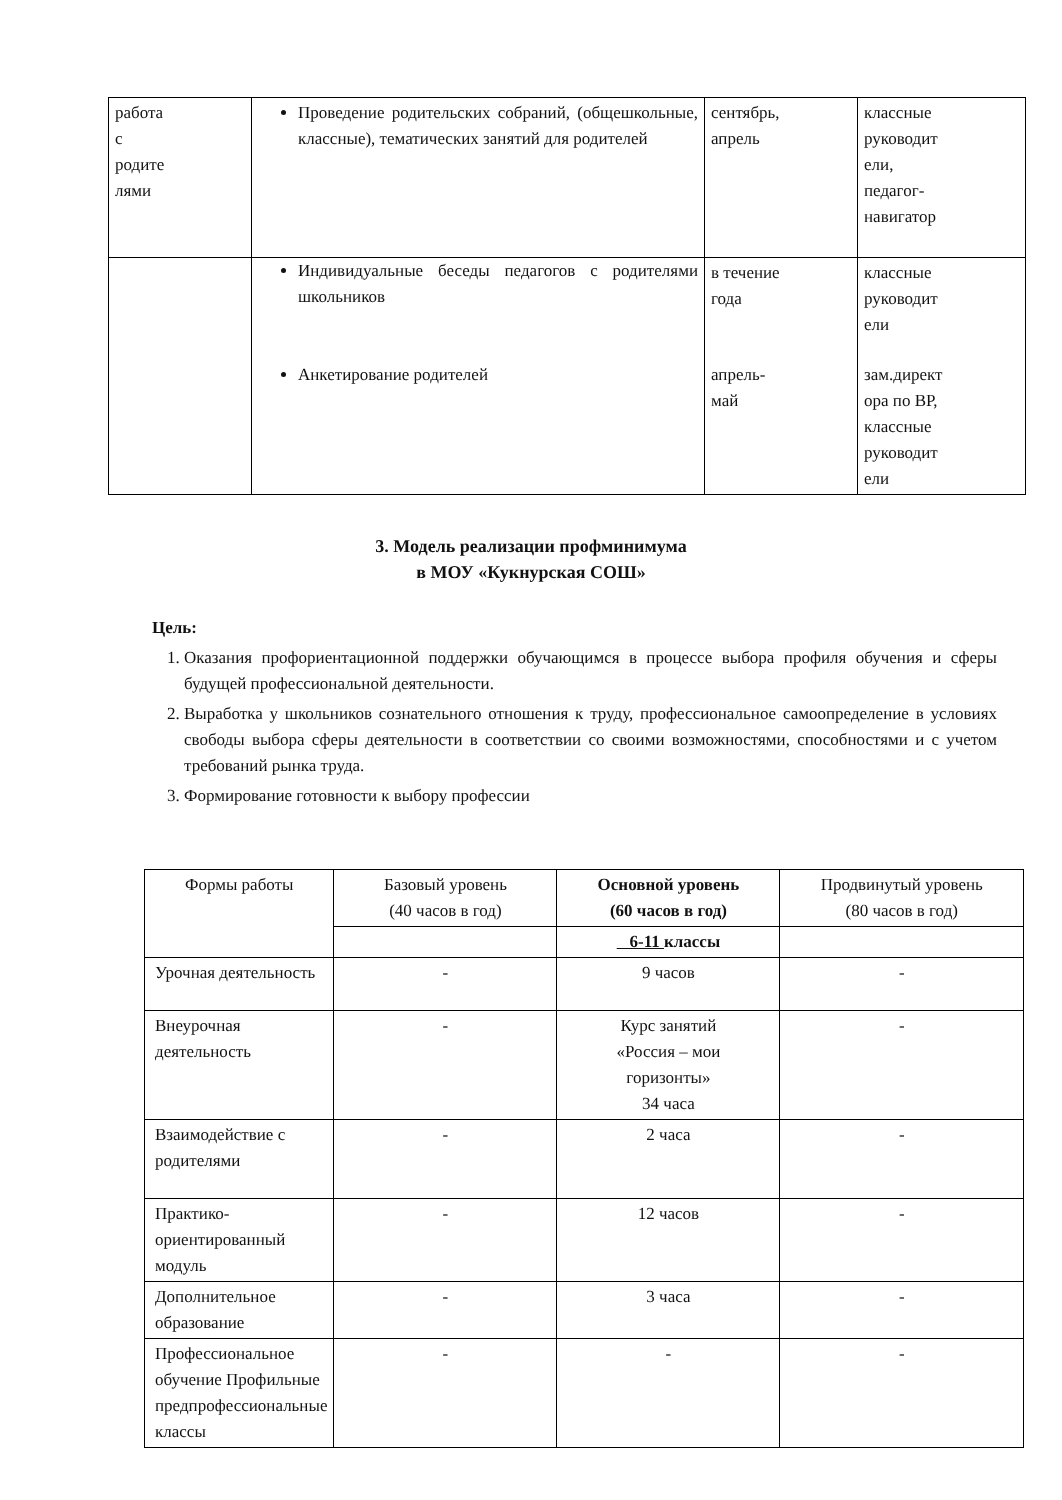| работа с родите лями | Проведение родительских собраний, (общешкольные, классные), тематических занятий для родителей | сентябрь, апрель | классные руководит ели, педагог- навигатор |
| | Индивидуальные беседы педагогов с родителями школьников | в течение года | классные руководит ели |
| | Анкетирование родителей | апрель- май | зам.директ ора по ВР, классные руководит ели |
3. Модель реализации профминимума
в МОУ «Кукнурская СОШ»
Цель:
1. Оказания профориентационной поддержки обучающимся в процессе выбора профиля обучения и сферы будущей профессиональной деятельности.
2. Выработка у школьников сознательного отношения к труду, профессиональное самоопределение в условиях свободы выбора сферы деятельности в соответствии со своими возможностями, способностями и с учетом требований рынка труда.
3. Формирование готовности к выбору профессии
| Формы работы | Базовый уровень (40 часов в год) | Основной уровень (60 часов в год) | Продвинутый уровень (80 часов в год) |
| --- | --- | --- | --- |
| | | 6-11 классы | |
| Урочная деятельность | - | 9 часов | - |
| Внеурочная деятельность | - | Курс занятий «Россия – мои горизонты» 34 часа | - |
| Взаимодействие с родителями | - | 2 часа | - |
| Практико-ориентированный модуль | - | 12 часов | - |
| Дополнительное образование | - | 3 часа | - |
| Профессиональное обучение Профильные предпрофессиональные классы | - | - | - |